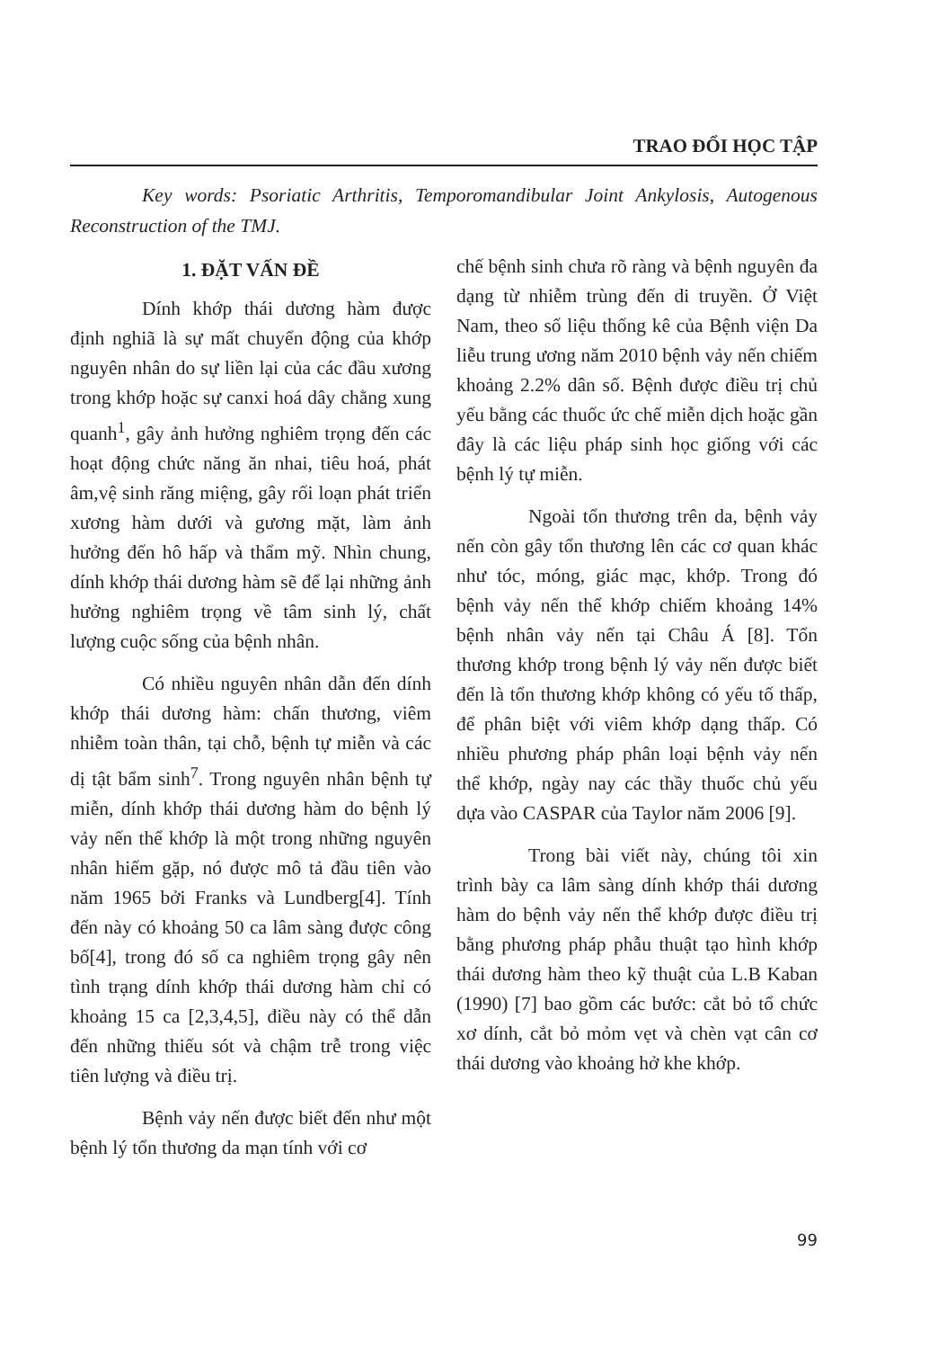TRAO ĐỔI HỌC TẬP
Key words: Psoriatic Arthritis, Temporomandibular Joint Ankylosis, Autogenous Reconstruction of the TMJ.
1. ĐẶT VẤN ĐỀ
Dính khớp thái dương hàm được định nghiã là sự mất chuyển động của khớp nguyên nhân do sự liền lại của các đầu xương trong khớp hoặc sự canxi hoá dây chằng xung quanh<sup>1</sup>, gây ảnh hưởng nghiêm trọng đến các hoạt động chức năng ăn nhai, tiêu hoá, phát âm,vệ sinh răng miệng, gây rối loạn phát triển xương hàm dưới và gương mặt, làm ảnh hưởng đến hô hấp và thẩm mỹ. Nhìn chung, dính khớp thái dương hàm sẽ để lại những ảnh hưởng nghiêm trọng về tâm sinh lý, chất lượng cuộc sống của bệnh nhân.
Có nhiều nguyên nhân dẫn đến dính khớp thái dương hàm: chấn thương, viêm nhiễm toàn thân, tại chỗ, bệnh tự miễn và các dị tật bẩm sinh<sup>7</sup>. Trong nguyên nhân bệnh tự miễn, dính khớp thái dương hàm do bệnh lý vảy nến thể khớp là một trong những nguyên nhân hiếm gặp, nó được mô tả đầu tiên vào năm 1965 bởi Franks và Lundberg[4]. Tính đến này có khoảng 50 ca lâm sàng được công bố[4], trong đó số ca nghiêm trọng gây nên tình trạng dính khớp thái dương hàm chỉ có khoảng 15 ca [2,3,4,5], điều này có thể dẫn đến những thiếu sót và chậm trễ trong việc tiên lượng và điều trị.
Bệnh vảy nến được biết đến như một bệnh lý tổn thương da mạn tính với cơ
chế bệnh sinh chưa rõ ràng và bệnh nguyên đa dạng từ nhiễm trùng đến di truyền. Ở Việt Nam, theo số liệu thống kê của Bệnh viện Da liễu trung ương năm 2010 bệnh vảy nến chiếm khoảng 2.2% dân số. Bệnh được điều trị chủ yếu bằng các thuốc ức chế miễn dịch hoặc gần đây là các liệu pháp sinh học giống với các bệnh lý tự miễn.
Ngoài tổn thương trên da, bệnh vảy nến còn gây tổn thương lên các cơ quan khác như tóc, móng, giác mạc, khớp. Trong đó bệnh vảy nến thể khớp chiếm khoảng 14% bệnh nhân vảy nến tại Châu Á [8]. Tổn thương khớp trong bệnh lý vảy nến được biết đến là tổn thương khớp không có yếu tố thấp, để phân biệt với viêm khớp dạng thấp. Có nhiều phương pháp phân loại bệnh vảy nến thể khớp, ngày nay các thầy thuốc chủ yếu dựa vào CASPAR của Taylor năm 2006 [9].
Trong bài viết này, chúng tôi xin trình bày ca lâm sàng dính khớp thái dương hàm do bệnh vảy nến thể khớp được điều trị bằng phương pháp phẫu thuật tạo hình khớp thái dương hàm theo kỹ thuật của L.B Kaban (1990) [7] bao gồm các bước: cắt bỏ tổ chức xơ dính, cắt bỏ mỏm vẹt và chèn vạt cân cơ thái dương vào khoảng hở khe khớp.
99